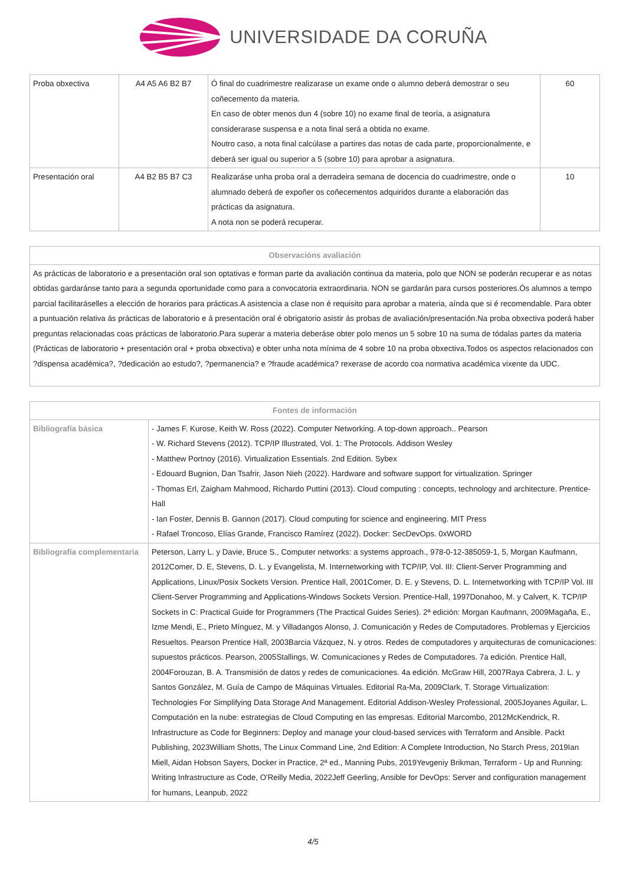UNIVERSIDADE DA CORUÑA
| Proba obxectiva | A4 A5 A6 B2 B7 | Ó final do cuadrimestre realizarase un exame onde o alumno deberá demostrar o seu coñecemento da materia. En caso de obter menos dun 4 (sobre 10) no exame final de teoría, a asignatura considerarase suspensa e a nota final será a obtida no exame. Noutro caso, a nota final calcúlase a partires das notas de cada parte, proporcionalmente, e deberá ser igual ou superior a 5 (sobre 10) para aprobar a asignatura. | 60 |
| Presentación oral | A4 B2 B5 B7 C3 | Realizaráse unha proba oral a derradeira semana de docencia do cuadrimestre, onde o alumnado deberá de expoñer os coñecementos adquiridos durante a elaboración das prácticas da asignatura. A nota non se poderá recuperar. | 10 |
| Observacións avaliación |
| --- |
| As prácticas de laboratorio e a presentación oral son optativas e forman parte da avaliación continua da materia, polo que NON se poderán recuperar e as notas obtidas gardaránse tanto para a segunda oportunidade como para a convocatoria extraordinaria. NON se gardarán para cursos posteriores.Ós alumnos a tempo parcial facilitaráselles a elección de horarios para prácticas.A asistencia a clase non é requisito para aprobar a materia, aínda que si é recomendable. Para obter a puntuación relativa ás prácticas de laboratorio e á presentación oral é obrigatorio asistir ás probas de avaliación/presentación.Na proba obxectiva poderá haber preguntas relacionadas coas prácticas de laboratorio.Para superar a materia deberáse obter polo menos un 5 sobre 10 na suma de tódalas partes da materia (Prácticas de laboratorio + presentación oral + proba obxectiva) e obter unha nota mínima de 4 sobre 10 na proba obxectiva.Todos os aspectos relacionados con ?dispensa académica?, ?dedicación ao estudo?, ?permanencia? e ?fraude académica? rexerase de acordo coa normativa académica vixente da UDC. |
| Fontes de información | |
| --- | --- |
| Bibliografía básica | - James F. Kurose, Keith W. Ross (2022). Computer Networking. A top-down approach.. Pearson - W. Richard Stevens (2012). TCP/IP Illustrated, Vol. 1: The Protocols. Addison Wesley - Matthew Portnoy (2016). Virtualization Essentials. 2nd Edition. Sybex - Edouard Bugnion, Dan Tsafrir, Jason Nieh (2022). Hardware and software support for virtualization. Springer - Thomas Erl, Zaigham Mahmood, Richardo Puttini (2013). Cloud computing : concepts, technology and architecture. Prentice-Hall - Ian Foster, Dennis B. Gannon (2017). Cloud computing for science and engineering. MIT Press - Rafael Troncoso, Elías Grande, Francisco Ramírez (2022). Docker: SecDevOps. 0xWORD |
| Bibliografía complementaria | Peterson, Larry L. y Davie, Bruce S., Computer networks: a systems approach., 978-0-12-385059-1, 5, Morgan Kaufmann, 2012Comer, D. E, Stevens, D. L. y Evangelista, M. Internetworking with TCP/IP, Vol. III: Client-Server Programming and Applications, Linux/Posix Sockets Version. Prentice Hall, 2001Comer, D. E. y Stevens, D. L. Internetworking with TCP/IP Vol. III Client-Server Programming and Applications-Windows Sockets Version. Prentice-Hall, 1997Donahoo, M. y Calvert, K. TCP/IP Sockets in C: Practical Guide for Programmers (The Practical Guides Series). 2ª edición: Morgan Kaufmann, 2009Magaña, E., Izme Mendi, E., Prieto Mínguez, M. y Villadangos Alonso, J. Comunicación y Redes de Computadores. Problemas y Ejercicios Resueltos. Pearson Prentice Hall, 2003Barcia Vázquez, N. y otros. Redes de computadores y arquitecturas de comunicaciones: supuestos prácticos. Pearson, 2005Stallings, W. Comunicaciones y Redes de Computadores. 7a edición. Prentice Hall, 2004Forouzan, B. A. Transmisión de datos y redes de comunicaciones. 4a edición. McGraw Hill, 2007Raya Cabrera, J. L. y Santos González, M. Guía de Campo de Máquinas Virtuales. Editorial Ra-Ma, 2009Clark, T. Storage Virtualization: Technologies For Simplifying Data Storage And Management. Editorial Addison-Wesley Professional, 2005Joyanes Aguilar, L. Computación en la nube: estrategias de Cloud Computing en las empresas. Editorial Marcombo, 2012McKendrick, R. Infrastructure as Code for Beginners: Deploy and manage your cloud-based services with Terraform and Ansible. Packt Publishing, 2023William Shotts, The Linux Command Line, 2nd Edition: A Complete Introduction, No Starch Press, 2019Ian Miell, Aidan Hobson Sayers, Docker in Practice, 2ª ed., Manning Pubs, 2019Yevgeniy Brikman, Terraform - Up and Running: Writing Infrastructure as Code, O'Reilly Media, 2022Jeff Geerling, Ansible for DevOps: Server and configuration management for humans, Leanpub, 2022 |
4/5